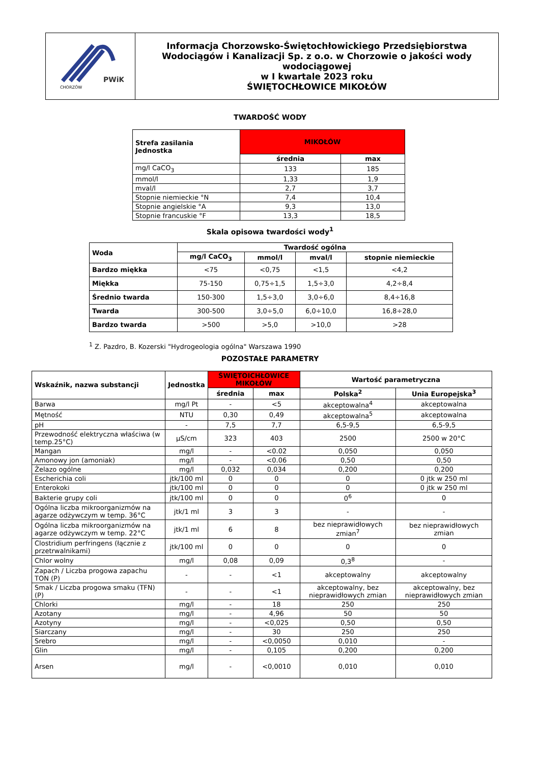| PWiK CHORZÓW | Informacja Chorzowsko-Świętochłowickiego Przedsiębiorstwa Wodociągów i Kanalizacji Sp. z o.o. w Chorzowie o jakości wody wodociągowej w I kwartale 2023 roku ŚWIĘTOCHŁOWICE MIKOŁÓW |
TWARDOŚĆ WODY
| Strefa zasilania Jednostka | MIKOŁÓW | |
| --- | --- | --- |
| | średnia | max |
| mg/l CaCO<sub>3</sub> | 133 | 185 |
| mmol/l | 1,33 | 1,9 |
| mval/l | 2,7 | 3,7 |
| Stopnie niemieckie °N | 7,4 | 10,4 |
| Stopnie angielskie °A | 9,3 | 13,0 |
| Stopnie francuskie °F | 13,3 | 18,5 |
Skala opisowa twardości wody<sup>1</sup>
| Woda | Twardość ogólna | | | |
| --- | --- | --- | --- | --- |
| | mg/l CaCO<sub>3</sub> | mmol/l | mval/l | stopnie niemieckie |
| Bardzo miękka | <75 | <0,75 | <1,5 | <4,2 |
| Miękka | 75-150 | 0,75÷1,5 | 1,5÷3,0 | 4,2÷8,4 |
| Średnio twarda | 150-300 | 1,5÷3,0 | 3,0÷6,0 | 8,4÷16,8 |
| Twarda | 300-500 | 3,0÷5,0 | 6,0÷10,0 | 16,8÷28,0 |
| Bardzo twarda | >500 | >5,0 | >10,0 | >28 |
<sup>1</sup> Z. Pazdro, B. Kozerski "Hydrogeologia ogólna" Warszawa 1990
POZOSTAŁE PARAMETRY
| Wskaźnik, nazwa substancji | Jednostka | ŚWIĘTOICHŁOWICE MIKOŁÓW | | Wartość parametryczna | |
| --- | --- | --- | --- | --- | --- |
| | | średnia | max | Polska<sup>2</sup> | Unia Europejska<sup>3</sup> |
| Barwa | mg/l Pt | - | <5 | akceptowalna<sup>4</sup> | akceptowalna |
| Mętność | NTU | 0,30 | 0,49 | akceptowalna<sup>5</sup> | akceptowalna |
| pH | - | 7,5 | 7,7 | 6,5-9,5 | 6,5-9,5 |
| Przewodność elektryczna właściwa (w temp.25°C) | μS/cm | 323 | 403 | 2500 | 2500 w 20°C |
| Mangan | mg/l | - | <0.02 | 0,050 | 0,050 |
| Amonowy jon (amoniak) | mg/l | - | <0.06 | 0,50 | 0,50 |
| Żelazo ogólne | mg/l | 0,032 | 0,034 | 0,200 | 0,200 |
| Escherichia coli | jtk/100 ml | 0 | 0 | 0 | 0 jtk w 250 ml |
| Enterokoki | jtk/100 ml | 0 | 0 | 0 | 0 jtk w 250 ml |
| Bakterie grupy coli | jtk/100 ml | 0 | 0 | 0<sup>6</sup> | 0 |
| Ogólna liczba mikroorganizmów na agarze odżywczym w temp. 36°C | jtk/1 ml | 3 | 3 | - | - |
| Ogólna liczba mikroorganizmów na agarze odżywczym w temp. 22°C | jtk/1 ml | 6 | 8 | bez nieprawidłowych zmian<sup>7</sup> | bez nieprawidłowych zmian |
| Clostridium perfringens (łącznie z przetrwalnikami) | jtk/100 ml | 0 | 0 | 0 | 0 |
| Chlor wolny | mg/l | 0,08 | 0,09 | 0,3<sup>8</sup> | - |
| Zapach / Liczba progowa zapachu TON (P) | - | - | <1 | akceptowalny | akceptowalny |
| Smak / Liczba progowa smaku (TFN) (P) | - | - | <1 | akceptowalny, bez nieprawidłowych zmian | akceptowalny, bez nieprawidłowych zmian |
| Chlorki | mg/l | - | 18 | 250 | 250 |
| Azotany | mg/l | - | 4,96 | 50 | 50 |
| Azotyny | mg/l | - | <0,025 | 0,50 | 0,50 |
| Siarczany | mg/l | - | 30 | 250 | 250 |
| Srebro | mg/l | - | <0,0050 | 0,010 | - |
| Glin | mg/l | - | 0,105 | 0,200 | 0,200 |
| Arsen | mg/l | - | <0,0010 | 0,010 | 0,010 |